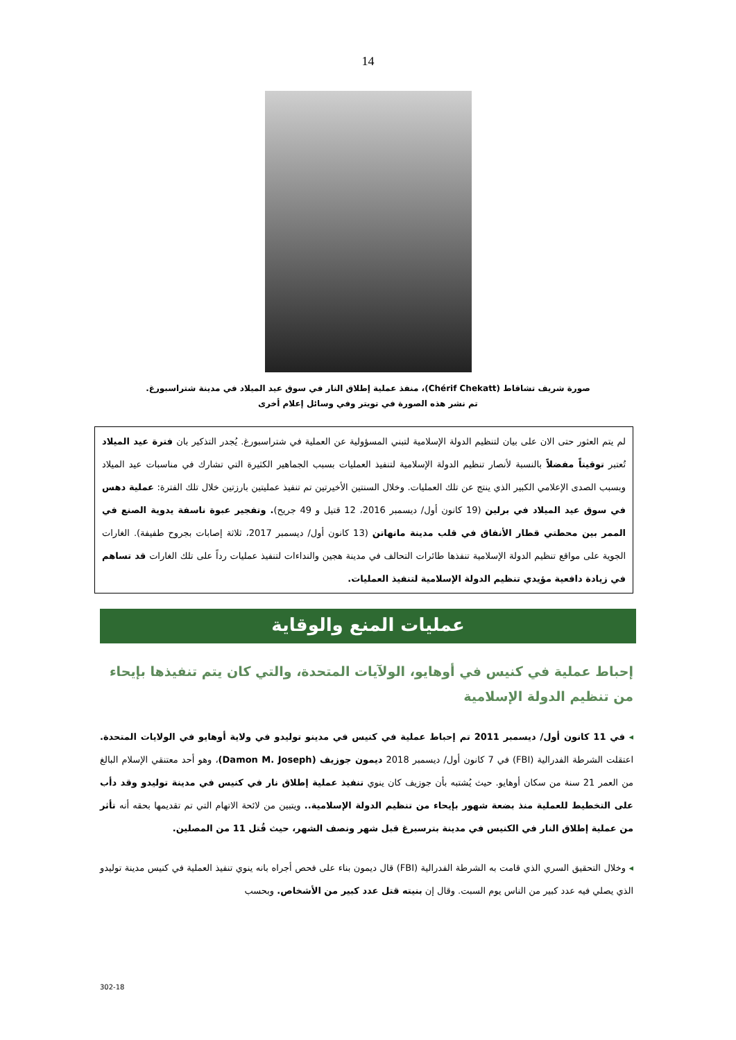14
صورة شريف تشاقاط (Chérif Chekatt)، منفذ عملية إطلاق النار في سوق عيد الميلاد في مدينة شتراسبورغ.
تم نشر هذه الصورة في تويتر وفي وسائل إعلام أخرى
لم يتم العثور حتى الان على بيان لتنظيم الدولة الإسلامية لتبني المسؤولية عن العملية في شتراسبورغ. يُجدر التذكير بان فترة عيد الميلاد تُعتبر توقيتاً مفضلاً بالنسبة لأنصار تنظيم الدولة الإسلامية لتنفيذ العمليات بسبب الجماهير الكثيرة التي تشارك في مناسبات عيد الميلاد وبسبب الصدى الإعلامي الكبير الذي ينتج عن تلك العمليات. وخلال السنتين الأخيرتين تم تنفيذ عمليتين بارزتين خلال تلك الفترة: عملية دهس في سوق عيد الميلاد في برلين (19 كانون أول/ ديسمبر 2016، 12 قتيل و 49 جريح). وتفجير عبوة ناسفة يدوية الصنع في الممر بين محطتي قطار الأنفاق في قلب مدينة مانهاتن (13 كانون أول/ ديسمبر 2017، ثلاثة إصابات بجروح طفيفة). الغارات الجوية على مواقع تنظيم الدولة الإسلامية تنفذها طائرات التحالف في مدينة هجين والنداءات لتنفيذ عمليات رداً على تلك الغارات قد تساهم في زيادة دافعية مؤيدي تنظيم الدولة الإسلامية لتنفيذ العمليات.
عمليات المنع والوقاية
إحباط عملية في كنيس في أوهايو، الولآيات المتحدة، والتي كان يتم تنفيذها بإيحاء من تنظيم الدولة الإسلامية
◂ في 11 كانون أول/ ديسمبر 2011 تم إحباط عملية في كنيس في مدينو توليدو في ولاية أوهايو في الولايات المتحدة. اعتقلت الشرطة الفدرالية (FBI) في 7 كانون أول/ ديسمبر 2018 ديمون جوزيف (Damon M. Joseph)، وهو أحد معتنقي الإسلام البالغ من العمر 21 سنة من سكان أوهايو. حيث يُشتبه بأن جوزيف كان ينوي تنفيذ عملية إطلاق نار في كنيس في مدينة توليدو وقد دأب على التخطيط للعملية منذ بضعة شهور بإيحاء من تنظيم الدولة الإسلامية.. ويتبين من لائحة الاتهام التي تم تقديمها بحقه أنه تأثر من عملية إطلاق النار في الكنيس في مدينة بترسبرغ قبل شهر ونصف الشهر، حيث قُتل 11 من المصلين.
◂ وخلال التحقيق السري الذي قامت به الشرطة الفدرالية (FBI) قال ديمون بناء على فحص أجراه بانه ينوي تنفيذ العملية في كنيس مدينة توليدو الذي يصلي فيه عدد كبير من الناس يوم السبت. وقال إن بنيته قتل عدد كبير من الأشخاص. وبحسب
302-18